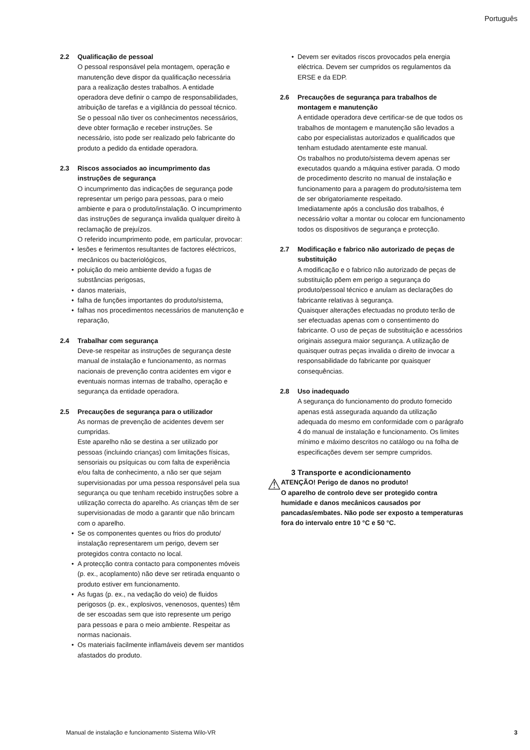Português
2.2 Qualificação de pessoal
O pessoal responsável pela montagem, operação e manutenção deve dispor da qualificação necessária para a realização destes trabalhos. A entidade operadora deve definir o campo de responsabilidades, atribuição de tarefas e a vigilância do pessoal técnico. Se o pessoal não tiver os conhecimentos necessários, deve obter formação e receber instruções. Se necessário, isto pode ser realizado pelo fabricante do produto a pedido da entidade operadora.
2.3 Riscos associados ao incumprimento das instruções de segurança
O incumprimento das indicações de segurança pode representar um perigo para pessoas, para o meio ambiente e para o produto/instalação. O incumprimento das instruções de segurança invalida qualquer direito à reclamação de prejuízos.
O referido incumprimento pode, em particular, provocar:
lesões e ferimentos resultantes de factores eléctricos, mecânicos ou bacteriológicos,
poluição do meio ambiente devido a fugas de substâncias perigosas,
danos materiais,
falha de funções importantes do produto/sistema,
falhas nos procedimentos necessários de manutenção e reparação,
2.4 Trabalhar com segurança
Deve-se respeitar as instruções de segurança deste manual de instalação e funcionamento, as normas nacionais de prevenção contra acidentes em vigor e eventuais normas internas de trabalho, operação e segurança da entidade operadora.
2.5 Precauções de segurança para o utilizador
As normas de prevenção de acidentes devem ser cumpridas.
Este aparelho não se destina a ser utilizado por pessoas (incluindo crianças) com limitações físicas, sensoriais ou psíquicas ou com falta de experiência e/ou falta de conhecimento, a não ser que sejam supervisionadas por uma pessoa responsável pela sua segurança ou que tenham recebido instruções sobre a utilização correcta do aparelho. As crianças têm de ser supervisionadas de modo a garantir que não brincam com o aparelho.
Se os componentes quentes ou frios do produto/ instalação representarem um perigo, devem ser protegidos contra contacto no local.
A protecção contra contacto para componentes móveis (p. ex., acoplamento) não deve ser retirada enquanto o produto estiver em funcionamento.
As fugas (p. ex., na vedação do veio) de fluidos perigosos (p. ex., explosivos, venenosos, quentes) têm de ser escoadas sem que isto represente um perigo para pessoas e para o meio ambiente. Respeitar as normas nacionais.
Os materiais facilmente inflamáveis devem ser mantidos afastados do produto.
Devem ser evitados riscos provocados pela energia eléctrica. Devem ser cumpridos os regulamentos da ERSE e da EDP.
2.6 Precauções de segurança para trabalhos de montagem e manutenção
A entidade operadora deve certificar-se de que todos os trabalhos de montagem e manutenção são levados a cabo por especialistas autorizados e qualificados que tenham estudado atentamente este manual.
Os trabalhos no produto/sistema devem apenas ser executados quando a máquina estiver parada. O modo de procedimento descrito no manual de instalação e funcionamento para a paragem do produto/sistema tem de ser obrigatoriamente respeitado.
Imediatamente após a conclusão dos trabalhos, é necessário voltar a montar ou colocar em funcionamento todos os dispositivos de segurança e protecção.
2.7 Modificação e fabrico não autorizado de peças de substituição
A modificação e o fabrico não autorizado de peças de substituição põem em perigo a segurança do produto/pessoal técnico e anulam as declarações do fabricante relativas à segurança.
Quaisquer alterações efectuadas no produto terão de ser efectuadas apenas com o consentimento do fabricante. O uso de peças de substituição e acessórios originais assegura maior segurança. A utilização de quaisquer outras peças invalida o direito de invocar a responsabilidade do fabricante por quaisquer consequências.
2.8 Uso inadequado
A segurança do funcionamento do produto fornecido apenas está assegurada aquando da utilização adequada do mesmo em conformidade com o parágrafo 4 do manual de instalação e funcionamento. Os limites mínimo e máximo descritos no catálogo ou na folha de especificações devem ser sempre cumpridos.
3 Transporte e acondicionamento
⚠
ATENÇÃO! Perigo de danos no produto!
O aparelho de controlo deve ser protegido contra humidade e danos mecânicos causados por pancadas/embates. Não pode ser exposto a temperaturas fora do intervalo entre 10 °C e 50 °C.
Manual de instalação e funcionamento Sistema Wilo-VR
3